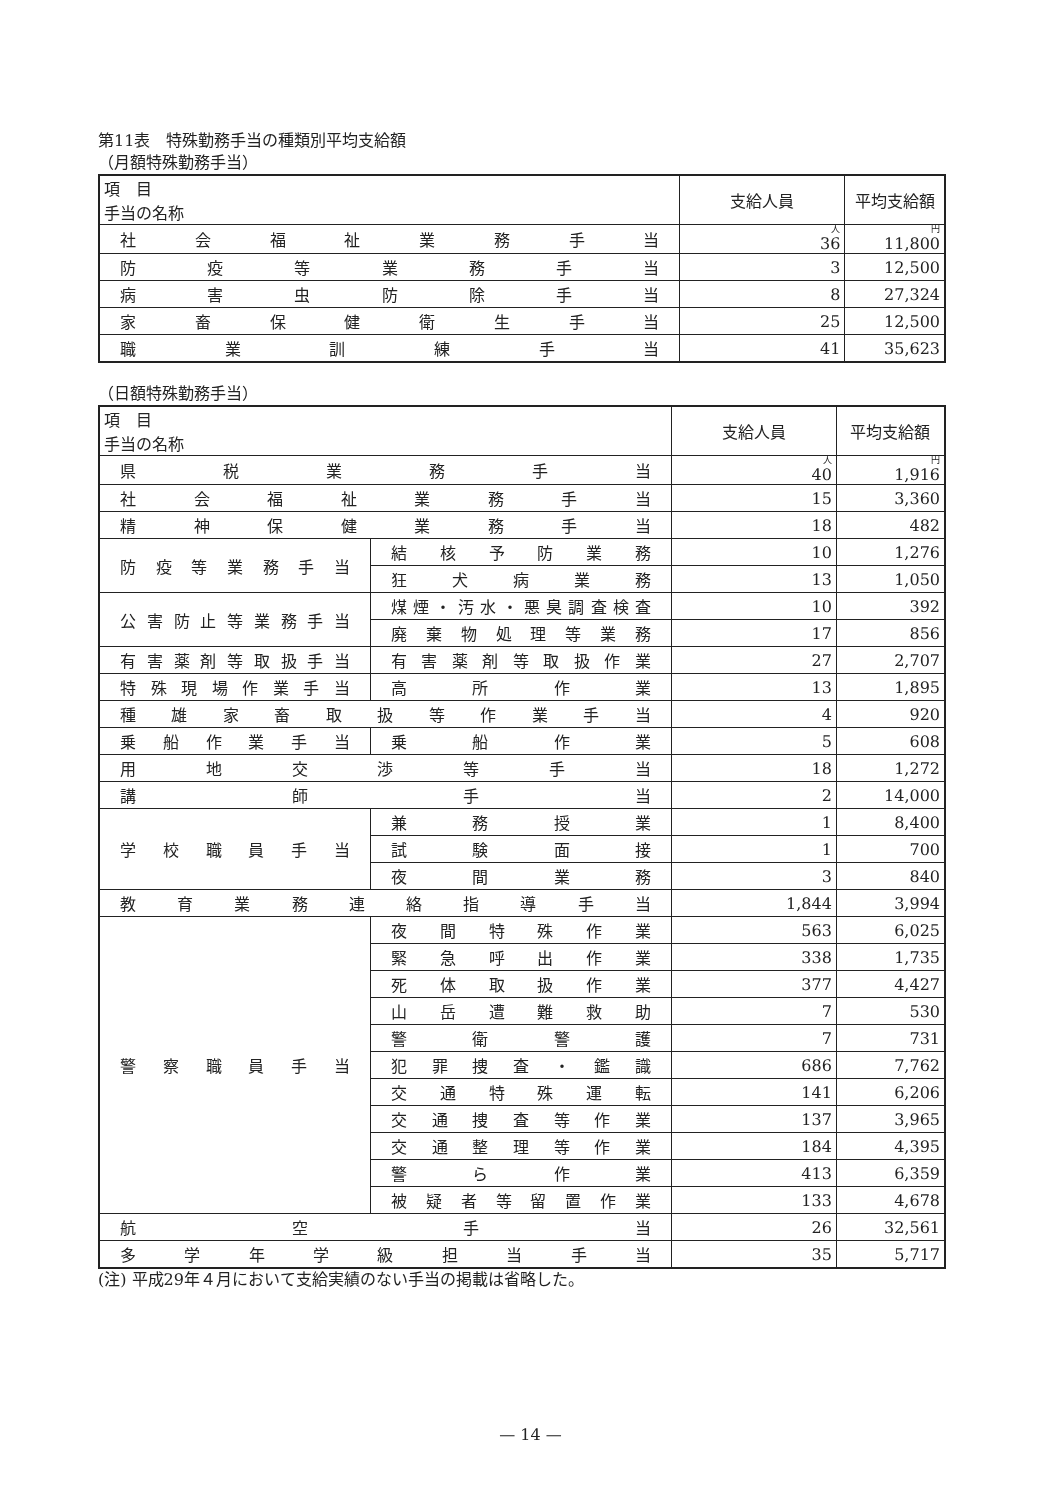第11表　特殊勤務手当の種類別平均支給額
（月額特殊勤務手当）
| 項 目 手当の名称 | 支給人員 | 平均支給額 |
| --- | --- | --- |
| 社会福祉業務手当 | 人 36 | 円 11,800 |
| 防疫等業務手当 | 3 | 12,500 |
| 病害虫防除手当 | 8 | 27,324 |
| 家畜保健衛生手当 | 25 | 12,500 |
| 職業訓練手当 | 41 | 35,623 |
（日額特殊勤務手当）
| 項 目 手当の名称 | | 支給人員 | 平均支給額 |
| --- | --- | --- | --- |
| 県税業務手当 | | 人 40 | 円 1,916 |
| 社会福祉業務手当 | | 15 | 3,360 |
| 精神保健業務手当 | | 18 | 482 |
| 防疫等業務手当 | 結核予防業務 | 10 | 1,276 |
| | 狂犬病業務 | 13 | 1,050 |
| 公害防止等業務手当 | 煤煙・汚水・悪臭調査検査 | 10 | 392 |
| | 廃棄物処理等業務 | 17 | 856 |
| 有害薬剤等取扱手当 | 有害薬剤等取扱作業 | 27 | 2,707 |
| 特殊現場作業手当 | 高所作業 | 13 | 1,895 |
| 種雄家畜取扱等作業手当 | | 4 | 920 |
| 乗船作業手当 | 乗船作業 | 5 | 608 |
| 用地交渉等手当 | | 18 | 1,272 |
| 講師手当 | | 2 | 14,000 |
| 学校職員手当 | 兼務授業 | 1 | 8,400 |
| | 試験面接 | 1 | 700 |
| | 夜間業務 | 3 | 840 |
| 教育業務連絡指導手当 | | 1,844 | 3,994 |
| 警察職員手当 | 夜間特殊作業 | 563 | 6,025 |
| | 緊急呼出作業 | 338 | 1,735 |
| | 死体取扱作業 | 377 | 4,427 |
| | 山岳遭難救助 | 7 | 530 |
| | 警衛警護 | 7 | 731 |
| | 犯罪捜査・鑑識 | 686 | 7,762 |
| | 交通特殊運転 | 141 | 6,206 |
| | 交通捜査等作業 | 137 | 3,965 |
| | 交通整理等作業 | 184 | 4,395 |
| | 警ら作業 | 413 | 6,359 |
| | 被疑者等留置作業 | 133 | 4,678 |
| 航空手当 | | 26 | 32,561 |
| 多学年学級担当手当 | | 35 | 5,717 |
(注) 平成29年４月において支給実績のない手当の掲載は省略した。
— 14 —